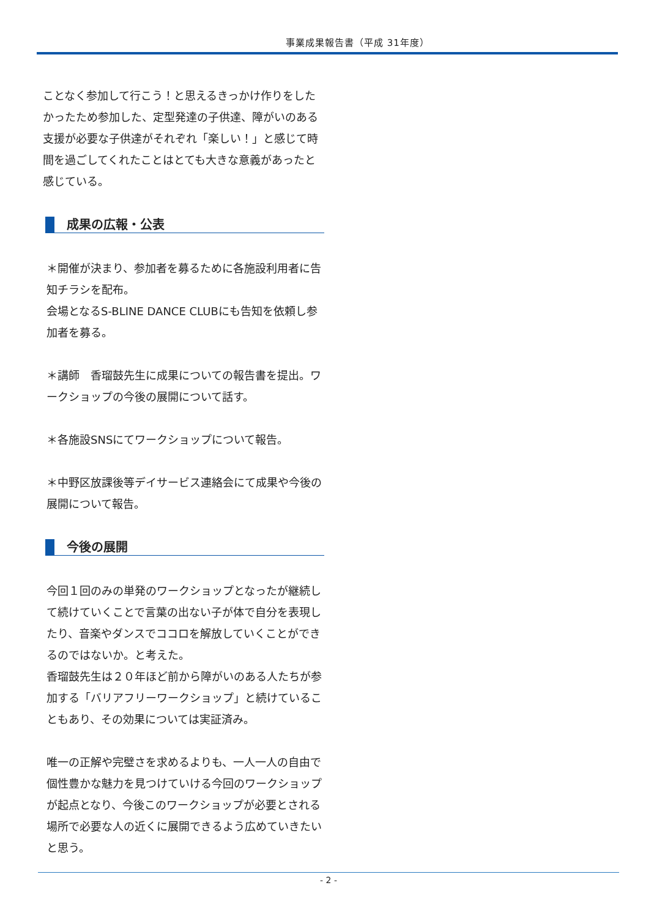事業成果報告書（平成 31年度）
ことなく参加して行こう！と思えるきっかけ作りをしたかったため参加した、定型発達の子供達、障がいのある支援が必要な子供達がそれぞれ「楽しい！」と感じて時間を過ごしてくれたことはとても大きな意義があったと感じている。
成果の広報・公表
＊開催が決まり、参加者を募るために各施設利用者に告知チラシを配布。
会場となるS-BLINE DANCE CLUBにも告知を依頼し参加者を募る。
＊講師　香瑠鼓先生に成果についての報告書を提出。ワークショップの今後の展開について話す。
＊各施設SNSにてワークショップについて報告。
＊中野区放課後等デイサービス連絡会にて成果や今後の展開について報告。
今後の展開
今回１回のみの単発のワークショップとなったが継続して続けていくことで言葉の出ない子が体で自分を表現したり、音楽やダンスでココロを解放していくことができるのではないか。と考えた。
香瑠鼓先生は２０年ほど前から障がいのある人たちが参加する「バリアフリーワークショップ」と続けていることもあり、その効果については実証済み。
唯一の正解や完璧さを求めるよりも、一人一人の自由で個性豊かな魅力を見つけていける今回のワークショップが起点となり、今後このワークショップが必要とされる場所で必要な人の近くに展開できるよう広めていきたいと思う。
- 2 -